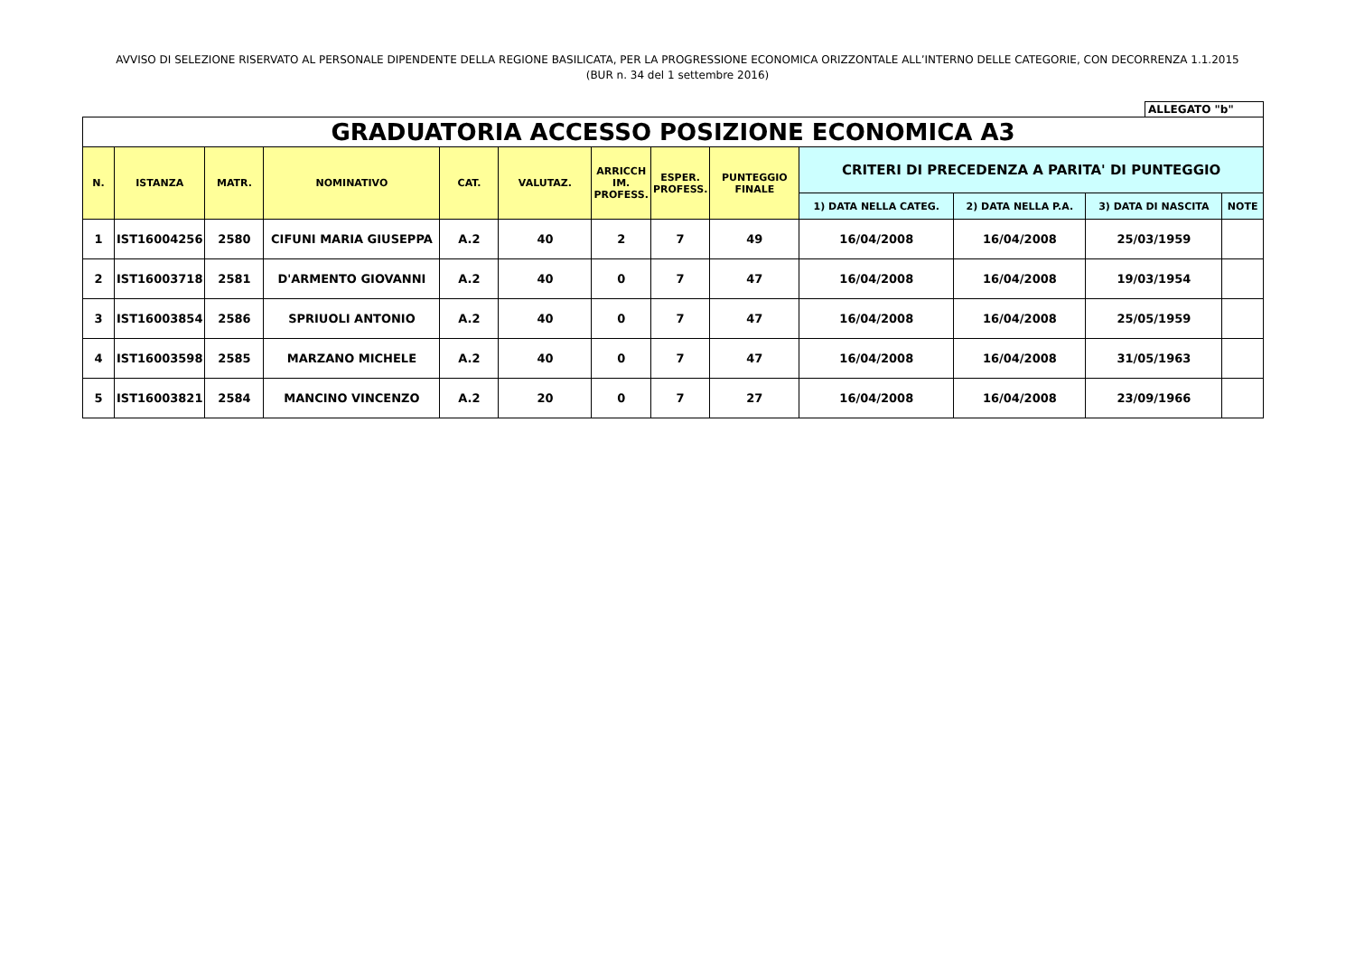AVVISO DI SELEZIONE RISERVATO AL PERSONALE DIPENDENTE DELLA REGIONE BASILICATA, PER LA PROGRESSIONE ECONOMICA ORIZZONTALE ALL’INTERNO DELLE CATEGORIE, CON DECORRENZA 1.1.2015
(BUR n. 34 del 1 settembre 2016)
ALLEGATO "b"
| GRADUATORIA ACCESSO POSIZIONE ECONOMICA A3 | | | | | | | | | | | | |
| --- | --- | --- | --- | --- | --- | --- | --- | --- | --- | --- | --- | --- |
| N. | ISTANZA | MATR. | NOMINATIVO | CAT. | VALUTAZ. | ARRICCH IM. PROFESS. | ESPER. PROFESS. | PUNTEGGIO FINALE | CRITERI DI PRECEDENZA A PARITA' DI PUNTEGGIO | | | |
| | | | | | | | | | 1) DATA NELLA CATEG. | 2) DATA NELLA P.A. | 3) DATA DI NASCITA | NOTE |
| 1 | IST16004256 | 2580 | CIFUNI MARIA GIUSEPPA | A.2 | 40 | 2 | 7 | 49 | 16/04/2008 | 16/04/2008 | 25/03/1959 | |
| 2 | IST16003718 | 2581 | D'ARMENTO GIOVANNI | A.2 | 40 | 0 | 7 | 47 | 16/04/2008 | 16/04/2008 | 19/03/1954 | |
| 3 | IST16003854 | 2586 | SPRIUOLI ANTONIO | A.2 | 40 | 0 | 7 | 47 | 16/04/2008 | 16/04/2008 | 25/05/1959 | |
| 4 | IST16003598 | 2585 | MARZANO MICHELE | A.2 | 40 | 0 | 7 | 47 | 16/04/2008 | 16/04/2008 | 31/05/1963 | |
| 5 | IST16003821 | 2584 | MANCINO VINCENZO | A.2 | 20 | 0 | 7 | 27 | 16/04/2008 | 16/04/2008 | 23/09/1966 | |